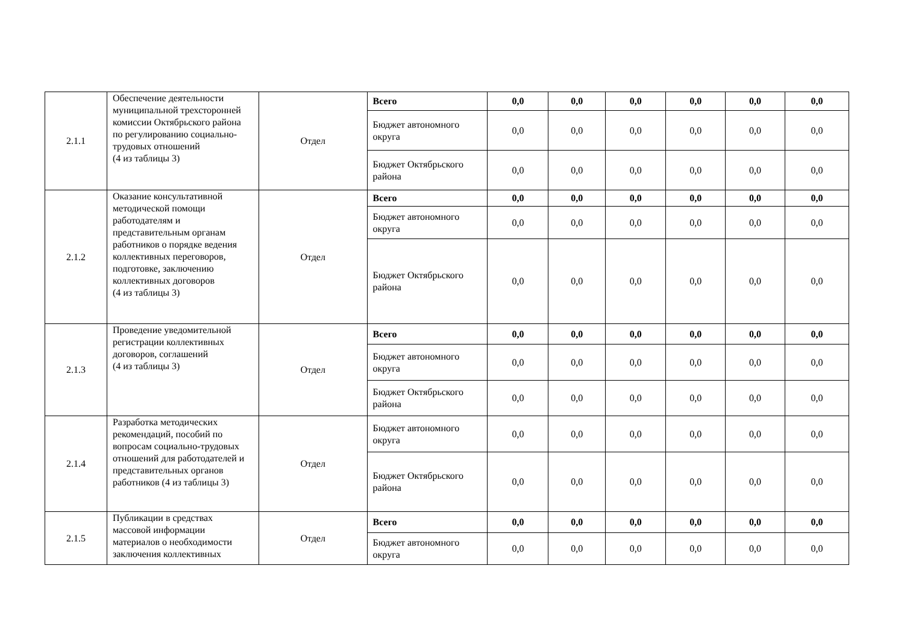| 2.1.1 | Обеспечение деятельности муниципальной трехсторонней комиссии Октябрьского района по регулированию социально-трудовых отношений (4 из таблицы 3) | Отдел | Всего | 0,0 | 0,0 | 0,0 | 0,0 | 0,0 | 0,0 |
| | | | Бюджет автономного округа | 0,0 | 0,0 | 0,0 | 0,0 | 0,0 | 0,0 |
| | | | Бюджет Октябрьского района | 0,0 | 0,0 | 0,0 | 0,0 | 0,0 | 0,0 |
| 2.1.2 | Оказание консультативной методической помощи работодателям и представительным органам работников о порядке ведения коллективных переговоров, подготовке, заключению коллективных договоров (4 из таблицы 3) | Отдел | Всего | 0,0 | 0,0 | 0,0 | 0,0 | 0,0 | 0,0 |
| | | | Бюджет автономного округа | 0,0 | 0,0 | 0,0 | 0,0 | 0,0 | 0,0 |
| | | | Бюджет Октябрьского района | 0,0 | 0,0 | 0,0 | 0,0 | 0,0 | 0,0 |
| 2.1.3 | Проведение уведомительной регистрации коллективных договоров, соглашений (4 из таблицы 3) | Отдел | Всего | 0,0 | 0,0 | 0,0 | 0,0 | 0,0 | 0,0 |
| | | | Бюджет автономного округа | 0,0 | 0,0 | 0,0 | 0,0 | 0,0 | 0,0 |
| | | | Бюджет Октябрьского района | 0,0 | 0,0 | 0,0 | 0,0 | 0,0 | 0,0 |
| 2.1.4 | Разработка методических рекомендаций, пособий по вопросам социально-трудовых отношений для работодателей и представительных органов работников (4 из таблицы 3) | Отдел | Бюджет автономного округа | 0,0 | 0,0 | 0,0 | 0,0 | 0,0 | 0,0 |
| | | | Бюджет Октябрьского района | 0,0 | 0,0 | 0,0 | 0,0 | 0,0 | 0,0 |
| 2.1.5 | Публикации в средствах массовой информации материалов о необходимости заключения коллективных | Отдел | Всего | 0,0 | 0,0 | 0,0 | 0,0 | 0,0 | 0,0 |
| | | | Бюджет автономного округа | 0,0 | 0,0 | 0,0 | 0,0 | 0,0 | 0,0 |